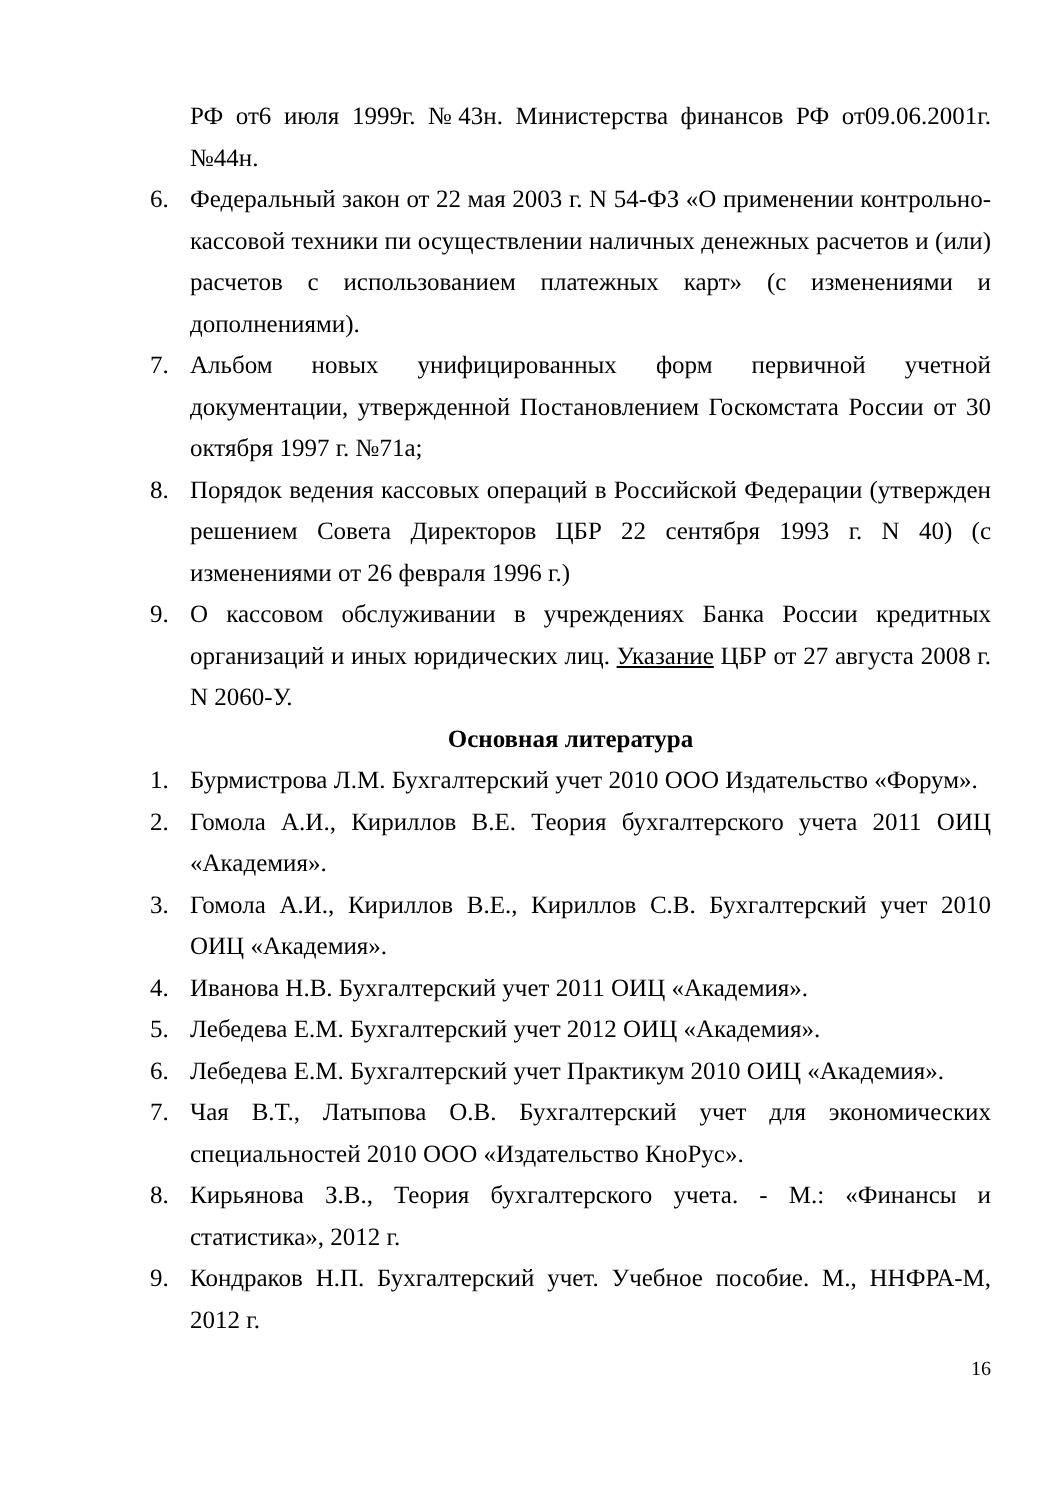РФ от6 июля 1999г. №43н. Министерства финансов РФ от09.06.2001г. №44н.
6. Федеральный закон от 22 мая 2003 г. N 54-ФЗ «О применении контрольно-кассовой техники пи осуществлении наличных денежных расчетов и (или) расчетов с использованием платежных карт» (с изменениями и дополнениями).
7. Альбом новых унифицированных форм первичной учетной документации, утвержденной Постановлением Госкомстата России от 30 октября 1997 г. №71а;
8. Порядок ведения кассовых операций в Российской Федерации (утвержден решением Совета Директоров ЦБР 22 сентября 1993 г. N 40) (с изменениями от 26 февраля 1996 г.)
9. О кассовом обслуживании в учреждениях Банка России кредитных организаций и иных юридических лиц. Указание ЦБР от 27 августа 2008 г. N 2060-У.
Основная литература
1. Бурмистрова Л.М. Бухгалтерский учет 2010 ООО Издательство «Форум».
2. Гомола А.И., Кириллов В.Е. Теория бухгалтерского учета 2011 ОИЦ «Академия».
3. Гомола А.И., Кириллов В.Е., Кириллов С.В. Бухгалтерский учет 2010 ОИЦ «Академия».
4. Иванова Н.В. Бухгалтерский учет 2011 ОИЦ «Академия».
5. Лебедева Е.М. Бухгалтерский учет 2012 ОИЦ «Академия».
6. Лебедева Е.М. Бухгалтерский учет Практикум 2010 ОИЦ «Академия».
7. Чая В.Т., Латыпова О.В. Бухгалтерский учет для экономических специальностей 2010 ООО «Издательство КноРус».
8. Кирьянова З.В., Теория бухгалтерского учета. - М.: «Финансы и статистика», 2012 г.
9. Кондраков Н.П. Бухгалтерский учет. Учебное пособие. М., ННФРА-М, 2012 г.
16